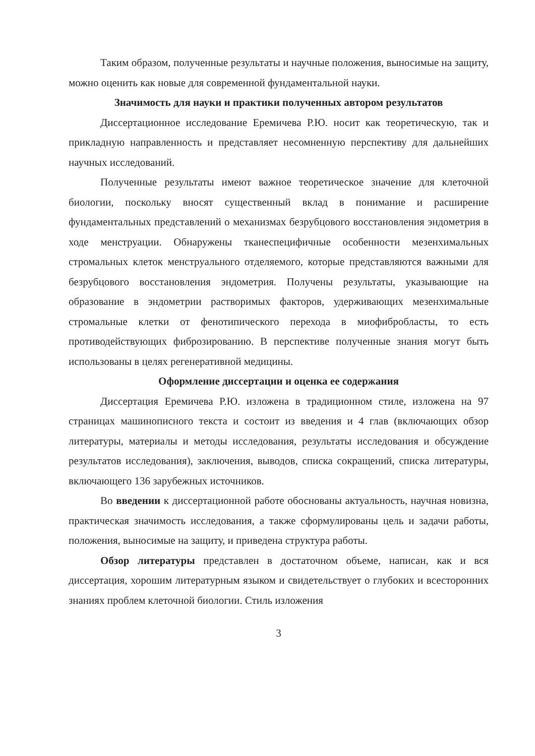Таким образом, полученные результаты и научные положения, выносимые на защиту, можно оценить как новые для современной фундаментальной науки.
Значимость для науки и практики полученных автором результатов
Диссертационное исследование Еремичева Р.Ю. носит как теоретическую, так и прикладную направленность и представляет несомненную перспективу для дальнейших научных исследований.
Полученные результаты имеют важное теоретическое значение для клеточной биологии, поскольку вносят существенный вклад в понимание и расширение фундаментальных представлений о механизмах безрубцового восстановления эндометрия в ходе менструации. Обнаружены тканеспецифичные особенности мезенхимальных стромальных клеток менструального отделяемого, которые представляются важными для безрубцового восстановления эндометрия. Получены результаты, указывающие на образование в эндометрии растворимых факторов, удерживающих мезенхимальные стромальные клетки от фенотипического перехода в миофибробласты, то есть противодействующих фиброзированию. В перспективе полученные знания могут быть использованы в целях регенеративной медицины.
Оформление диссертации и оценка ее содержания
Диссертация Еремичева Р.Ю. изложена в традиционном стиле, изложена на 97 страницах машинописного текста и состоит из введения и 4 глав (включающих обзор литературы, материалы и методы исследования, результаты исследования и обсуждение результатов исследования), заключения, выводов, списка сокращений, списка литературы, включающего 136 зарубежных источников.
Во введении к диссертационной работе обоснованы актуальность, научная новизна, практическая значимость исследования, а также сформулированы цель и задачи работы, положения, выносимые на защиту, и приведена структура работы.
Обзор литературы представлен в достаточном объеме, написан, как и вся диссертация, хорошим литературным языком и свидетельствует о глубоких и всесторонних знаниях проблем клеточной биологии. Стиль изложения
3